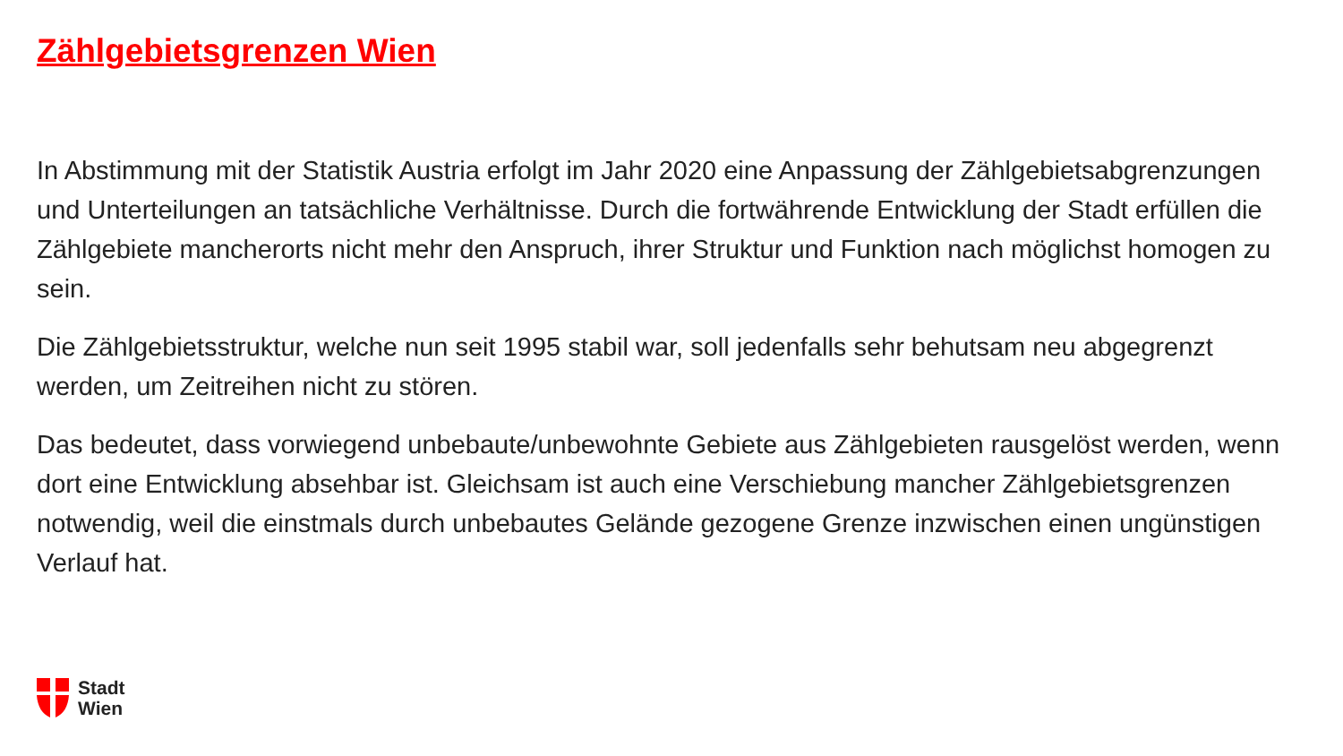Zählgebietsgrenzen Wien
In Abstimmung mit der Statistik Austria erfolgt im Jahr 2020 eine Anpassung der Zählgebietsabgrenzungen und Unterteilungen an tatsächliche Verhältnisse. Durch die fortwährende Entwicklung der Stadt erfüllen die Zählgebiete mancherorts nicht mehr den Anspruch, ihrer Struktur und Funktion nach möglichst homogen zu sein.
Die Zählgebietsstruktur, welche nun seit 1995 stabil war, soll jedenfalls sehr behutsam neu abgegrenzt werden, um Zeitreihen nicht zu stören.
Das bedeutet, dass vorwiegend unbebaute/unbewohnte Gebiete aus Zählgebieten rausgelöst werden, wenn dort eine Entwicklung absehbar ist. Gleichsam ist auch eine Verschiebung mancher Zählgebietsgrenzen notwendig, weil die einstmals durch unbebautes Gelände gezogene Grenze inzwischen einen ungünstigen Verlauf hat.
Stadt
Wien